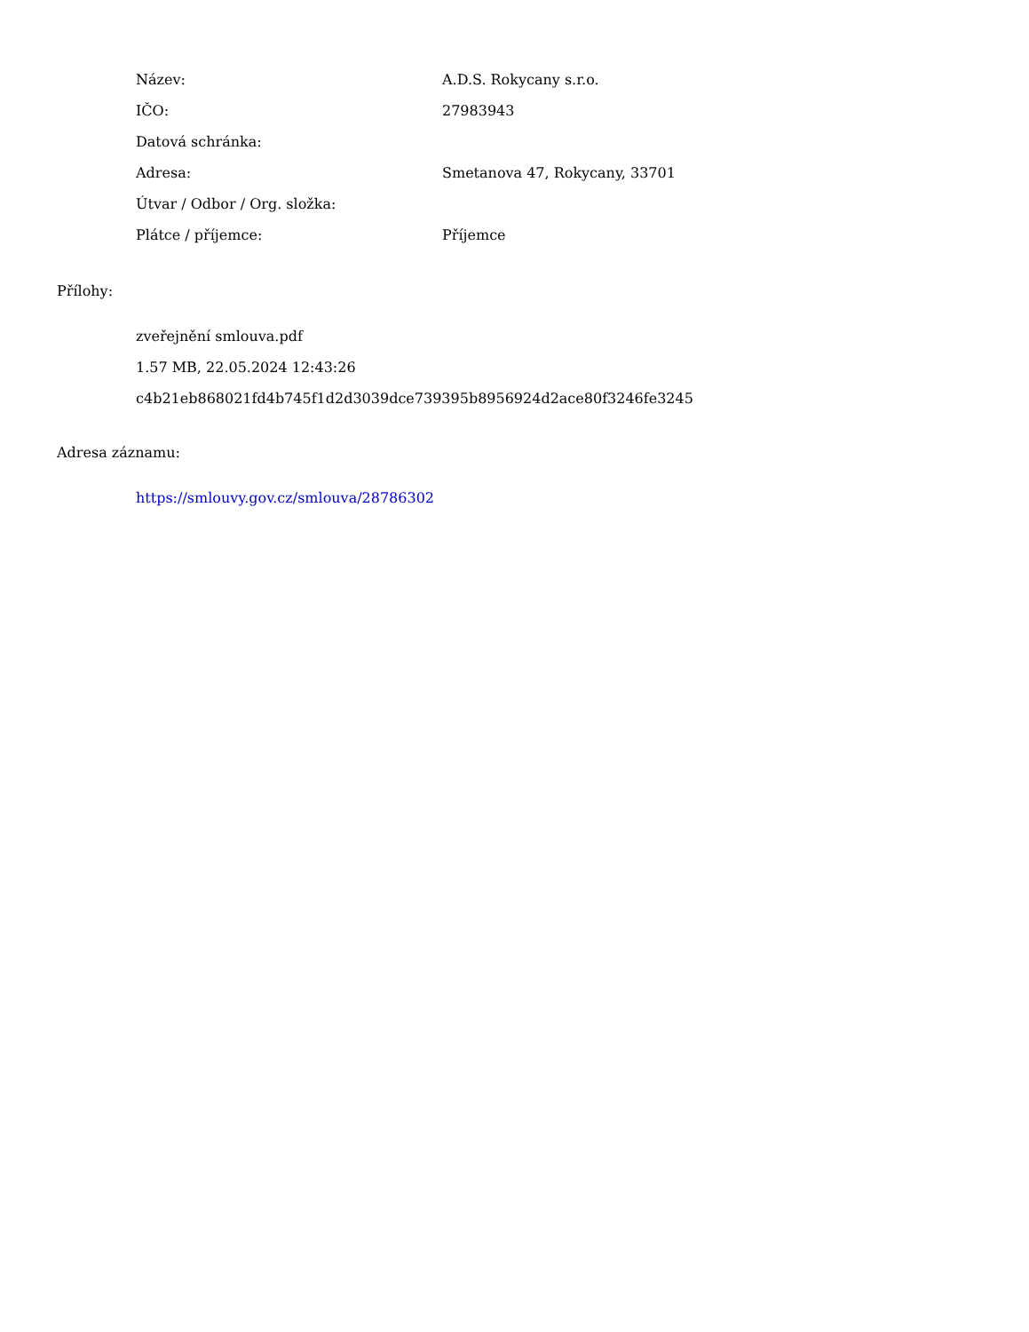| Název: | A.D.S. Rokycany s.r.o. |
| IČO: | 27983943 |
| Datová schránka: | |
| Adresa: | Smetanova 47, Rokycany, 33701 |
| Útvar / Odbor / Org. složka: | |
| Plátce / příjemce: | Příjemce |
Přílohy:
zveřejnění smlouva.pdf
1.57 MB, 22.05.2024 12:43:26
c4b21eb868021fd4b745f1d2d3039dce739395b8956924d2ace80f3246fe3245
Adresa záznamu:
https://smlouvy.gov.cz/smlouva/28786302